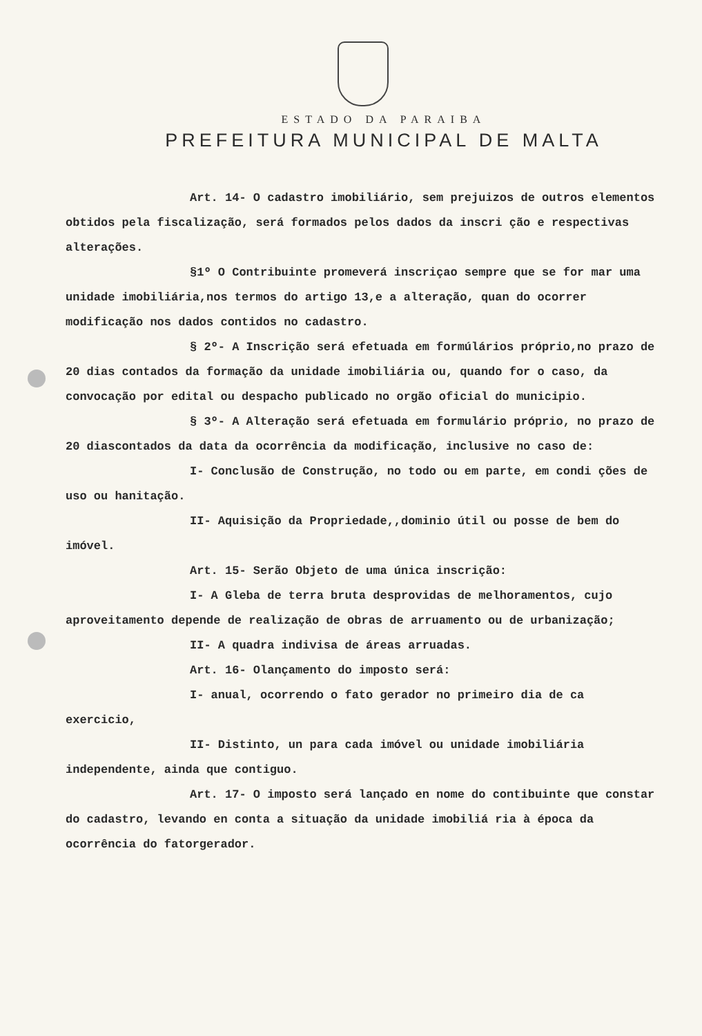ESTADO DA PARAIBA
PREFEITURA MUNICIPAL DE MALTA
Art. 14- O cadastro imobiliário, sem prejuizos de outros elementos obtidos pela fiscalização, será formados pelos dados da inscri ção e respectivas alterações.
§1º O Contribuinte promeverá inscriçao sempre que se for mar uma unidade imobiliária,nos termos do artigo 13,e a alteração, quan do ocorrer modificação nos dados contidos no cadastro.
§ 2º- A Inscrição será efetuada em formúlários próprio,no prazo de 20 dias contados da formação da unidade imobiliária ou, quando for o caso, da convocação por edital ou despacho publicado no orgão oficial do municipio.
§ 3º- A Alteração será efetuada em formulário próprio, no prazo de 20 diascontados da data da ocorrência da modificação, inclusive no caso de:
I- Conclusão de Construção, no todo ou em parte, em condi ções de uso ou hanitação.
II- Aquisição da Propriedade,,dominio útil ou posse de bem do imóvel.
Art. 15- Serão Objeto de uma única inscrição:
I- A Gleba de terra bruta desprovidas de melhoramentos, cujo aproveitamento depende de realização de obras de arruamento ou de urbanização;
II- A quadra indivisa de áreas arruadas.
Art. 16- Olançamento do imposto será:
I- anual, ocorrendo o fato gerador no primeiro dia de ca exercicio,
II- Distinto, un para cada imóvel ou unidade imobiliária independente, ainda que contiguo.
Art. 17- O imposto será lançado en nome do contibuinte que constar do cadastro, levando en conta a situação da unidade imobiliá ria à época da ocorrência do fatorgerador.